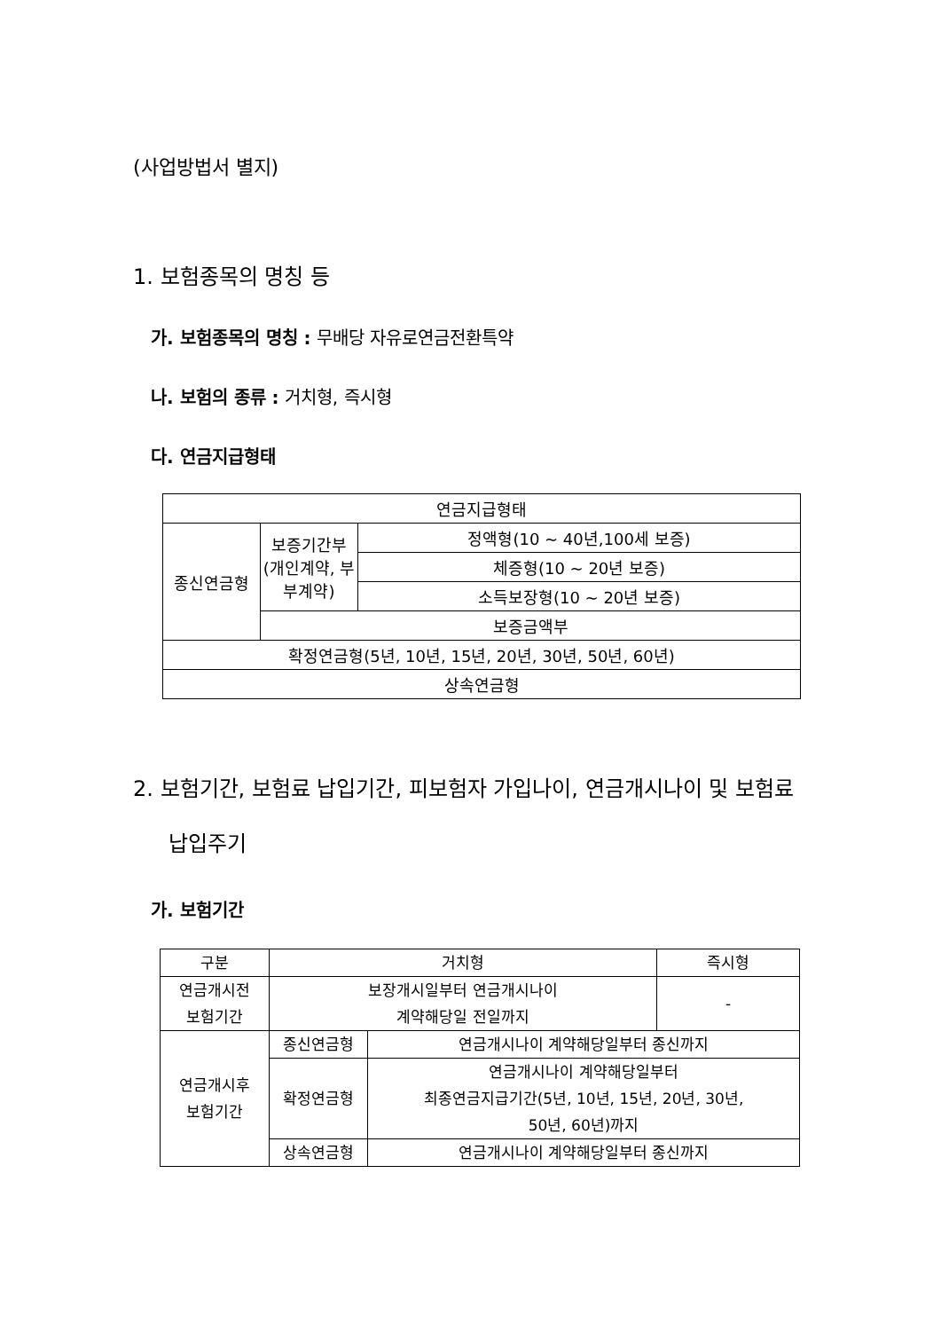(사업방법서 별지)
1. 보험종목의 명칭 등
가. 보험종목의 명칭 : 무배당 자유로연금전환특약
나. 보험의 종류 : 거치형, 즉시형
다. 연금지급형태
| 연금지급형태 | | |
| 종신연금형 | 보증기간부 (개인계약, 부부계약) | 정액형(10 ~ 40년,100세 보증) |
| | | 체증형(10 ~ 20년 보증) |
| | | 소득보장형(10 ~ 20년 보증) |
| | 보증금액부 | |
| 확정연금형(5년, 10년, 15년, 20년, 30년, 50년, 60년) | | |
| 상속연금형 | | |
2. 보험기간, 보험료 납입기간, 피보험자 가입나이, 연금개시나이 및 보험료 납입주기
가. 보험기간
| 구분 | 거치형 | | 즉시형 |
| 연금개시전 보험기간 | 보장개시일부터 연금개시나이 계약해당일 전일까지 | | - |
| 연금개시후 보험기간 | 종신연금형 | 연금개시나이 계약해당일부터 종신까지 | |
| | 확정연금형 | 연금개시나이 계약해당일부터 최종연금지급기간(5년, 10년, 15년, 20년, 30년, 50년, 60년)까지 | |
| | 상속연금형 | 연금개시나이 계약해당일부터 종신까지 | |